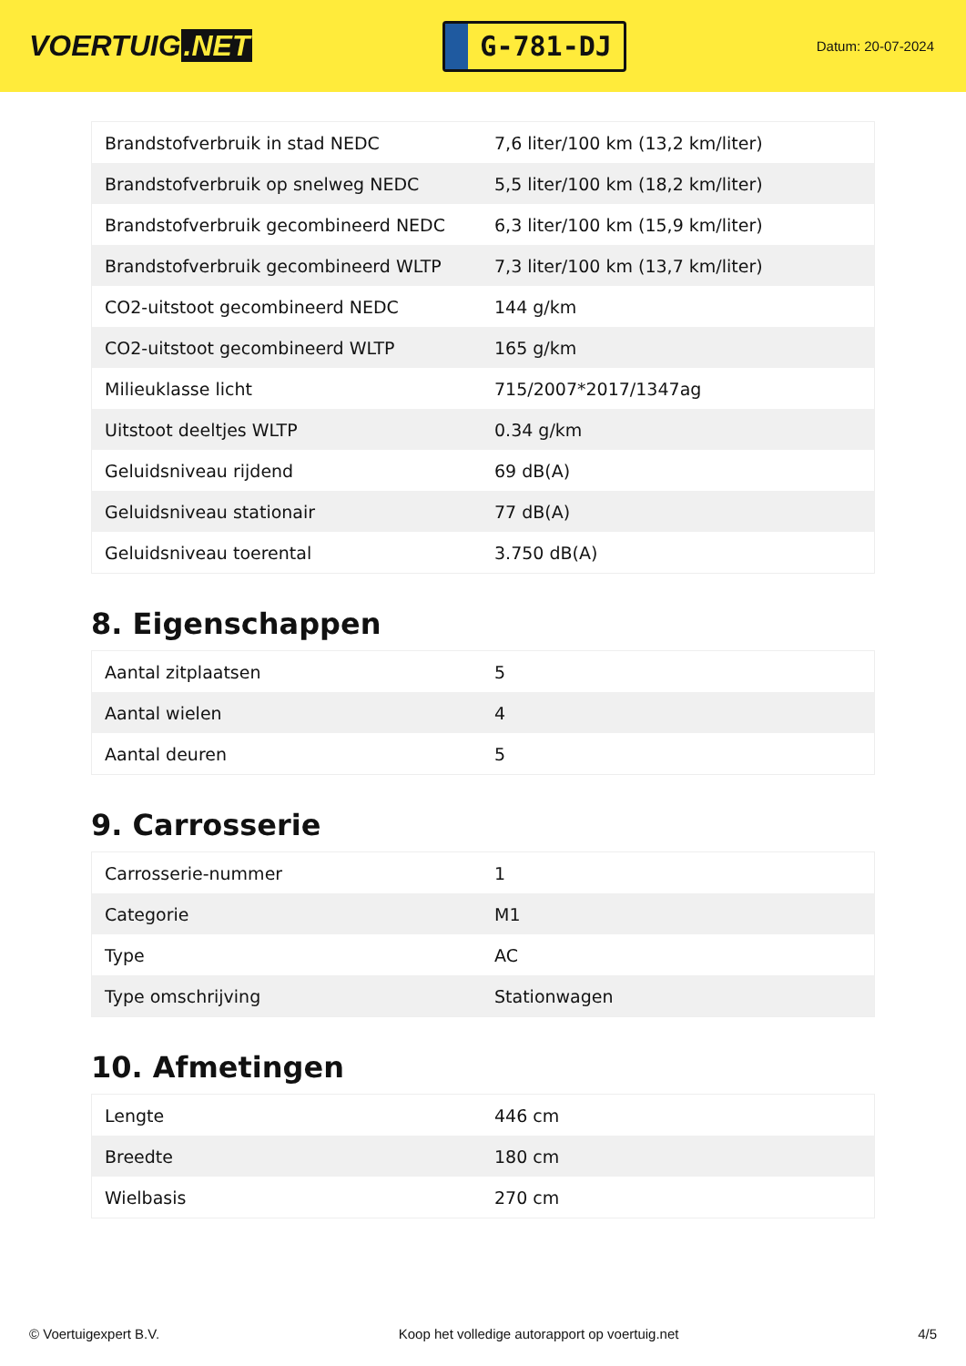VOERTUIG.NET
G-781-DJ
Datum: 20-07-2024
| Brandstofverbruik in stad NEDC | 7,6 liter/100 km (13,2 km/liter) |
| Brandstofverbruik op snelweg NEDC | 5,5 liter/100 km (18,2 km/liter) |
| Brandstofverbruik gecombineerd NEDC | 6,3 liter/100 km (15,9 km/liter) |
| Brandstofverbruik gecombineerd WLTP | 7,3 liter/100 km (13,7 km/liter) |
| CO2-uitstoot gecombineerd NEDC | 144 g/km |
| CO2-uitstoot gecombineerd WLTP | 165 g/km |
| Milieuklasse licht | 715/2007*2017/1347ag |
| Uitstoot deeltjes WLTP | 0.34 g/km |
| Geluidsniveau rijdend | 69 dB(A) |
| Geluidsniveau stationair | 77 dB(A) |
| Geluidsniveau toerental | 3.750 dB(A) |
8. Eigenschappen
| Aantal zitplaatsen | 5 |
| Aantal wielen | 4 |
| Aantal deuren | 5 |
9. Carrosserie
| Carrosserie-nummer | 1 |
| Categorie | M1 |
| Type | AC |
| Type omschrijving | Stationwagen |
10. Afmetingen
| Lengte | 446 cm |
| Breedte | 180 cm |
| Wielbasis | 270 cm |
© Voertuigexpert B.V. Koop het volledige autorapport op voertuig.net 4/5